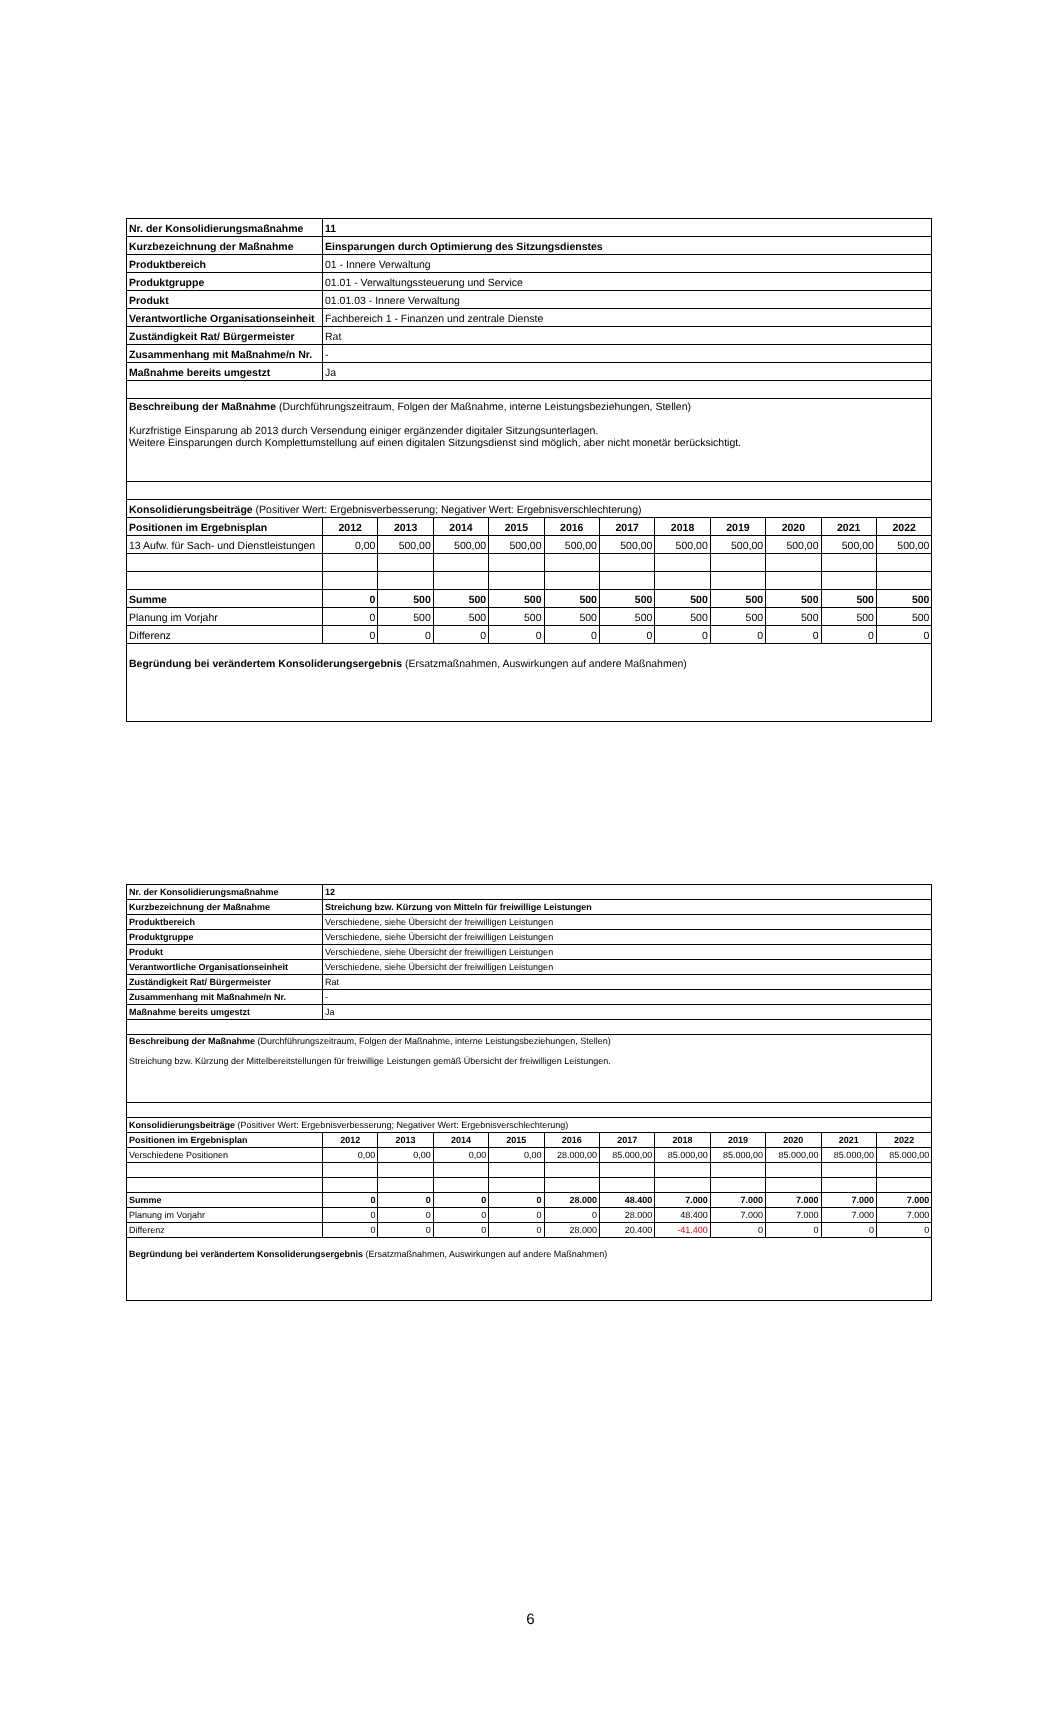| Nr. der Konsolidierungsmaßnahme | 11 | | | | | | | | | | |
| Kurzbezeichnung der Maßnahme | Einsparungen durch Optimierung des Sitzungsdienstes | | | | | | | | | | |
| Produktbereich | 01 - Innere Verwaltung | | | | | | | | | | |
| Produktgruppe | 01.01 - Verwaltungssteuerung und Service | | | | | | | | | | |
| Produkt | 01.01.03 - Innere Verwaltung | | | | | | | | | | |
| Verantwortliche Organisationseinheit | Fachbereich 1 - Finanzen und zentrale Dienste | | | | | | | | | | |
| Zuständigkeit Rat/ Bürgermeister | Rat | | | | | | | | | | |
| Zusammenhang mit Maßnahme/n Nr. | - | | | | | | | | | | |
| Maßnahme bereits umgestzt | Ja | | | | | | | | | | |
| Beschreibung der Maßnahme (Durchführungszeitraum, Folgen der Maßnahme, interne Leistungsbeziehungen, Stellen) Kurzfristige Einsparung ab 2013 durch Versendung einiger ergänzender digitaler Sitzungsunterlagen. Weitere Einsparungen durch Komplettumstellung auf einen digitalen Sitzungsdienst sind möglich, aber nicht monetär berücksichtigt. | | | | | | | | | | | |
| Konsolidierungsbeiträge (Positiver Wert: Ergebnisverbesserung; Negativer Wert: Ergebnisverschlechterung) | | | | | | | | | | | |
| Positionen im Ergebnisplan | 2012 | 2013 | 2014 | 2015 | 2016 | 2017 | 2018 | 2019 | 2020 | 2021 | 2022 |
| 13 Aufw. für Sach- und Dienstleistungen | 0,00 | 500,00 | 500,00 | 500,00 | 500,00 | 500,00 | 500,00 | 500,00 | 500,00 | 500,00 | 500,00 |
| Summe | 0 | 500 | 500 | 500 | 500 | 500 | 500 | 500 | 500 | 500 | 500 |
| Planung im Vorjahr | 0 | 500 | 500 | 500 | 500 | 500 | 500 | 500 | 500 | 500 | 500 |
| Differenz | 0 | 0 | 0 | 0 | 0 | 0 | 0 | 0 | 0 | 0 | 0 |
| Begründung bei verändertem Konsoliderungsergebnis (Ersatzmaßnahmen, Auswirkungen auf andere Maßnahmen) | | | | | | | | | | | |
| Nr. der Konsolidierungsmaßnahme | 12 | | | | | | | | | | |
| Kurzbezeichnung der Maßnahme | Streichung bzw. Kürzung von Mitteln für freiwillige Leistungen | | | | | | | | | | |
| Produktbereich | Verschiedene, siehe Übersicht der freiwilligen Leistungen | | | | | | | | | | |
| Produktgruppe | Verschiedene, siehe Übersicht der freiwilligen Leistungen | | | | | | | | | | |
| Produkt | Verschiedene, siehe Übersicht der freiwilligen Leistungen | | | | | | | | | | |
| Verantwortliche Organisationseinheit | Verschiedene, siehe Übersicht der freiwilligen Leistungen | | | | | | | | | | |
| Zuständigkeit Rat/ Bürgermeister | Rat | | | | | | | | | | |
| Zusammenhang mit Maßnahme/n Nr. | - | | | | | | | | | | |
| Maßnahme bereits umgestzt | Ja | | | | | | | | | | |
| Beschreibung der Maßnahme (Durchführungszeitraum, Folgen der Maßnahme, interne Leistungsbeziehungen, Stellen) Streichung bzw. Kürzung der Mittelbereitstellungen für freiwillige Leistungen gemäß Übersicht der freiwilligen Leistungen. | | | | | | | | | | | |
| Konsolidierungsbeiträge (Positiver Wert: Ergebnisverbesserung; Negativer Wert: Ergebnisverschlechterung) | | | | | | | | | | | |
| Positionen im Ergebnisplan | 2012 | 2013 | 2014 | 2015 | 2016 | 2017 | 2018 | 2019 | 2020 | 2021 | 2022 |
| Verschiedene Positionen | 0,00 | 0,00 | 0,00 | 0,00 | 28.000,00 | 85.000,00 | 85.000,00 | 85.000,00 | 85.000,00 | 85.000,00 | 85.000,00 |
| Summe | 0 | 0 | 0 | 0 | 28.000 | 48.400 | 7.000 | 7.000 | 7.000 | 7.000 | 7.000 |
| Planung im Vorjahr | 0 | 0 | 0 | 0 | 0 | 28.000 | 48.400 | 7.000 | 7.000 | 7.000 | 7.000 |
| Differenz | 0 | 0 | 0 | 0 | 28.000 | 20.400 | -41.400 | 0 | 0 | 0 | 0 |
| Begründung bei verändertem Konsoliderungsergebnis (Ersatzmaßnahmen, Auswirkungen auf andere Maßnahmen) | | | | | | | | | | | |
6